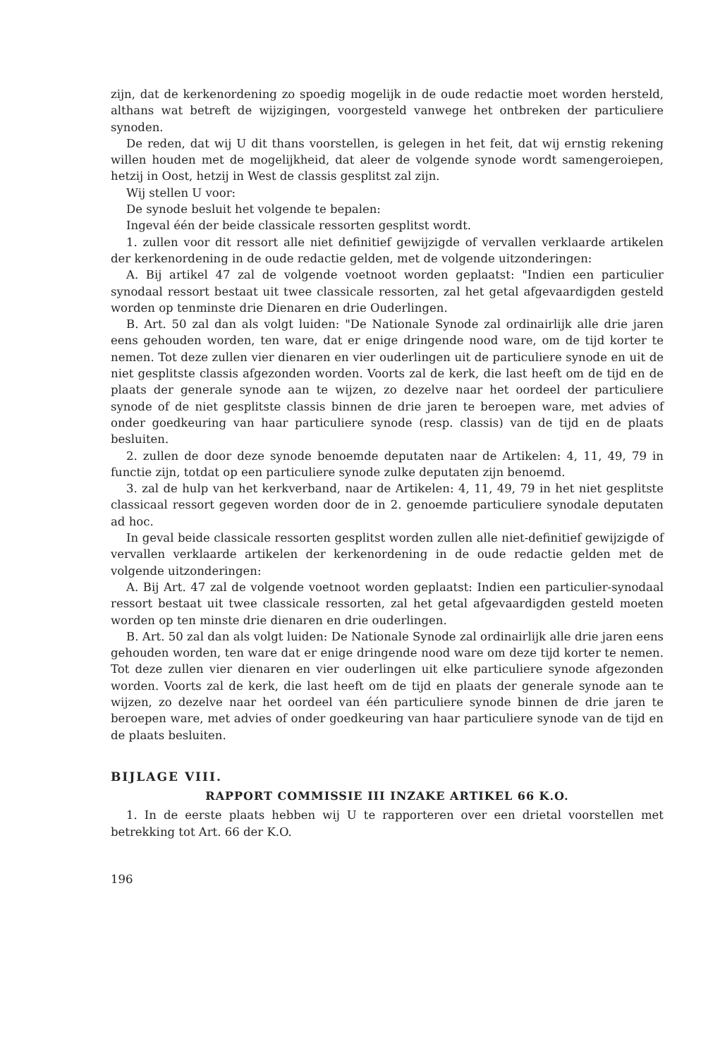zijn, dat de kerkenordening zo spoedig mogelijk in de oude redactie moet worden hersteld, althans wat betreft de wijzigingen, voorgesteld vanwege het ontbreken der particuliere synoden.
De reden, dat wij U dit thans voorstellen, is gelegen in het feit, dat wij ernstig rekening willen houden met de mogelijkheid, dat aleer de volgende synode wordt samengeroiepen, hetzij in Oost, hetzij in West de classis gesplitst zal zijn.
Wij stellen U voor:
De synode besluit het volgende te bepalen:
Ingeval één der beide classicale ressorten gesplitst wordt.
1. zullen voor dit ressort alle niet definitief gewijzigde of vervallen verklaarde artikelen der kerkenordening in de oude redactie gelden, met de volgende uitzonderingen:
A. Bij artikel 47 zal de volgende voetnoot worden geplaatst: "Indien een particulier synodaal ressort bestaat uit twee classicale ressorten, zal het getal afgevaardigden gesteld worden op tenminste drie Dienaren en drie Ouderlingen.
B. Art. 50 zal dan als volgt luiden: "De Nationale Synode zal ordinairlijk alle drie jaren eens gehouden worden, ten ware, dat er enige dringende nood ware, om de tijd korter te nemen. Tot deze zullen vier dienaren en vier ouderlingen uit de particuliere synode en uit de niet gesplitste classis afgezonden worden. Voorts zal de kerk, die last heeft om de tijd en de plaats der generale synode aan te wijzen, zo dezelve naar het oordeel der particuliere synode of de niet gesplitste classis binnen de drie jaren te beroepen ware, met advies of onder goedkeuring van haar particuliere synode (resp. classis) van de tijd en de plaats besluiten.
2. zullen de door deze synode benoemde deputaten naar de Artikelen: 4, 11, 49, 79 in functie zijn, totdat op een particuliere synode zulke deputaten zijn benoemd.
3. zal de hulp van het kerkverband, naar de Artikelen: 4, 11, 49, 79 in het niet gesplitste classicaal ressort gegeven worden door de in 2. genoemde particuliere synodale deputaten ad hoc.
In geval beide classicale ressorten gesplitst worden zullen alle niet-definitief gewijzigde of vervallen verklaarde artikelen der kerkenordening in de oude redactie gelden met de volgende uitzonderingen:
A. Bij Art. 47 zal de volgende voetnoot worden geplaatst: Indien een particulier-synodaal ressort bestaat uit twee classicale ressorten, zal het getal afgevaardigden gesteld moeten worden op ten minste drie dienaren en drie ouderlingen.
B. Art. 50 zal dan als volgt luiden: De Nationale Synode zal ordinairlijk alle drie jaren eens gehouden worden, ten ware dat er enige dringende nood ware om deze tijd korter te nemen. Tot deze zullen vier dienaren en vier ouderlingen uit elke particuliere synode afgezonden worden. Voorts zal de kerk, die last heeft om de tijd en plaats der generale synode aan te wijzen, zo dezelve naar het oordeel van één particuliere synode binnen de drie jaren te beroepen ware, met advies of onder goedkeuring van haar particuliere synode van de tijd en de plaats besluiten.
BIJLAGE VIII.
RAPPORT COMMISSIE III INZAKE ARTIKEL 66 K.O.
1. In de eerste plaats hebben wij U te rapporteren over een drietal voorstellen met betrekking tot Art. 66 der K.O.
196